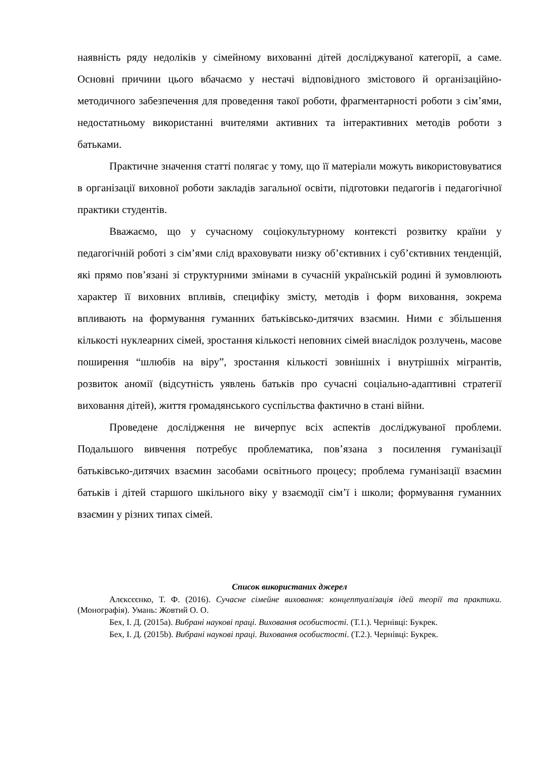наявність ряду недоліків у сімейному вихованні дітей досліджуваної категорії, а саме. Основні причини цього вбачаємо у нестачі відповідного змістового й організаційно-методичного забезпечення для проведення такої роботи, фрагментарності роботи з сім’ями, недостатньому використанні вчителями активних та інтерактивних методів роботи з батьками.
Практичне значення статті полягає у тому, що її матеріали можуть використовуватися в організації виховної роботи закладів загальної освіти, підготовки педагогів і педагогічної практики студентів.
Вважаємо, що у сучасному соціокультурному контексті розвитку країни у педагогічній роботі з сім’ями слід враховувати низку об’єктивних і суб’єктивних тенденцій, які прямо пов’язані зі структурними змінами в сучасній українській родині й зумовлюють характер її виховних впливів, специфіку змісту, методів і форм виховання, зокрема впливають на формування гуманних батьківсько-дитячих взаємин. Ними є збільшення кількості нуклеарних сімей, зростання кількості неповних сімей внаслідок розлучень, масове поширення “шлюбів на віру”, зростання кількості зовнішніх і внутрішніх мігрантів, розвиток аномії (відсутність уявлень батьків про сучасні соціально-адаптивні стратегії виховання дітей), життя громадянського суспільства фактично в стані війни.
Проведене дослідження не вичерпує всіх аспектів досліджуваної проблеми. Подальшого вивчення потребує проблематика, пов’язана з посилення гуманізації батьківсько-дитячих взаємин засобами освітнього процесу; проблема гуманізації взаємин батьків і дітей старшого шкільного віку у взаємодії сім’ї і школи; формування гуманних взаємин у різних типах сімей.
Список використаних джерел
Алєксєєнко, Т. Ф. (2016). Сучасне сімейне виховання: концептуалізація ідей теорії та практики. (Монографія). Умань: Жовтий О. О.
Бех, І. Д. (2015a). Вибрані наукові праці. Виховання особистості. (Т.1.). Чернівці: Букрек.
Бех, І. Д. (2015b). Вибрані наукові праці. Виховання особистості. (Т.2.). Чернівці: Букрек.